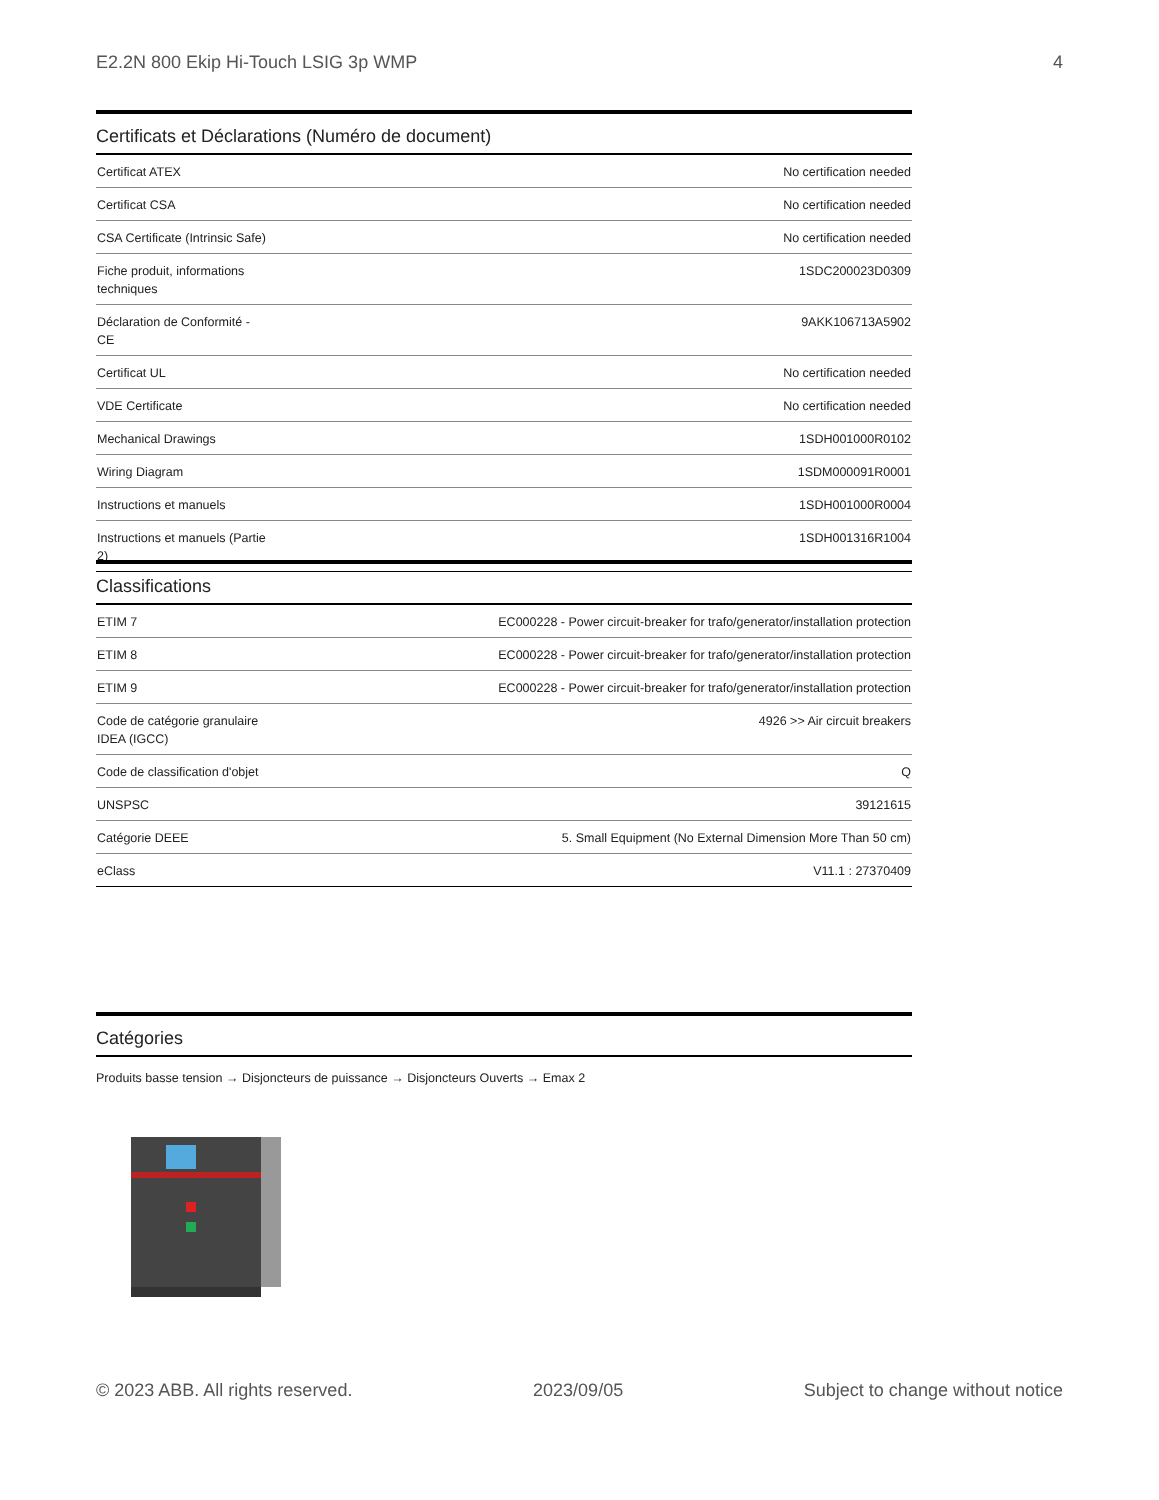E2.2N 800 Ekip Hi-Touch LSIG 3p WMP 4
Certificats et Déclarations (Numéro de document)
| Certificat ATEX | No certification needed |
| Certificat CSA | No certification needed |
| CSA Certificate (Intrinsic Safe) | No certification needed |
| Fiche produit, informations techniques | 1SDC200023D0309 |
| Déclaration de Conformité - CE | 9AKK106713A5902 |
| Certificat UL | No certification needed |
| VDE Certificate | No certification needed |
| Mechanical Drawings | 1SDH001000R0102 |
| Wiring Diagram | 1SDM000091R0001 |
| Instructions et manuels | 1SDH001000R0004 |
| Instructions et manuels (Partie 2) | 1SDH001316R1004 |
Classifications
| ETIM 7 | EC000228 - Power circuit-breaker for trafo/generator/installation protection |
| ETIM 8 | EC000228 - Power circuit-breaker for trafo/generator/installation protection |
| ETIM 9 | EC000228 - Power circuit-breaker for trafo/generator/installation protection |
| Code de catégorie granulaire IDEA (IGCC) | 4926 >> Air circuit breakers |
| Code de classification d'objet | Q |
| UNSPSC | 39121615 |
| Catégorie DEEE | 5. Small Equipment (No External Dimension More Than 50 cm) |
| eClass | V11.1 : 27370409 |
Catégories
Produits basse tension → Disjoncteurs de puissance → Disjoncteurs Ouverts → Emax 2
© 2023 ABB. All rights reserved. 2023/09/05 Subject to change without notice